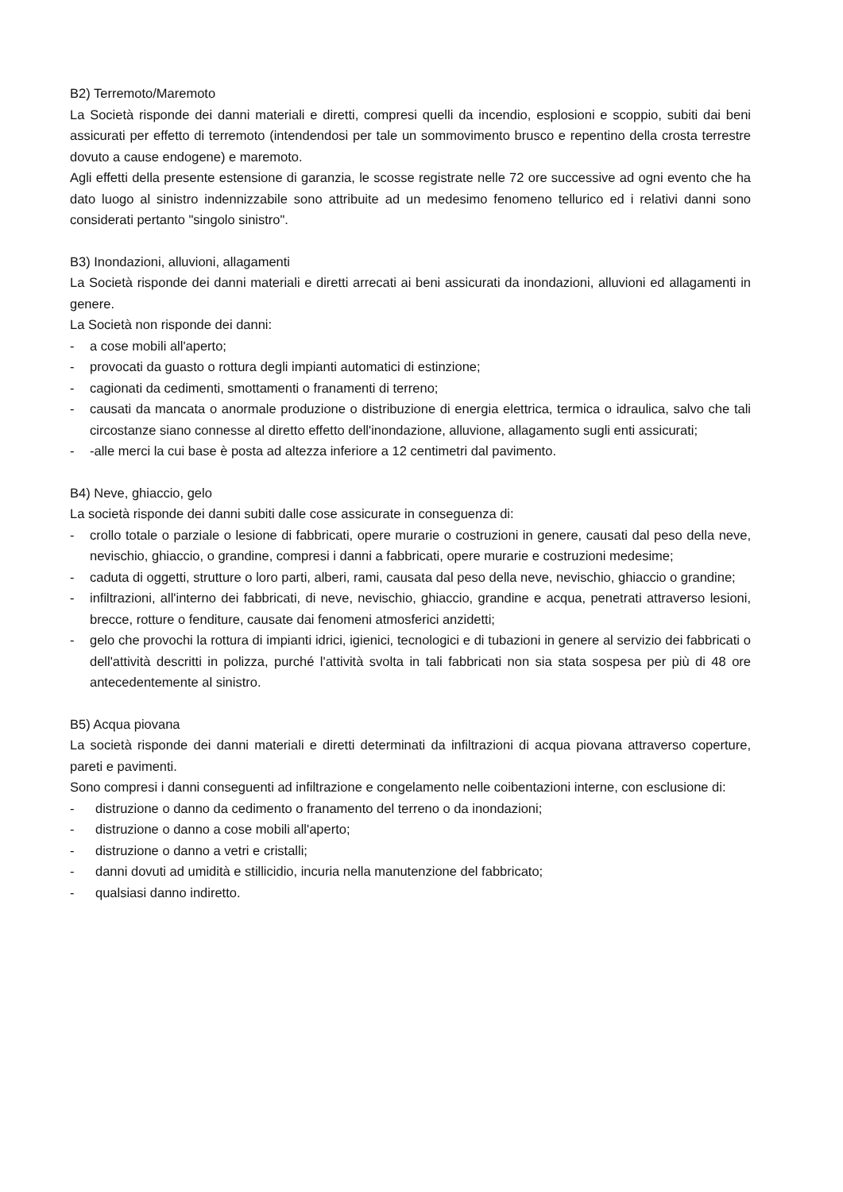B2) Terremoto/Maremoto
La Società risponde dei danni materiali e diretti, compresi quelli da incendio, esplosioni e scoppio, subiti dai beni assicurati per effetto di terremoto (intendendosi per tale un sommovimento brusco e repentino della crosta terrestre dovuto a cause endogene) e maremoto.
Agli effetti della presente estensione di garanzia, le scosse registrate nelle 72 ore successive ad ogni evento che ha dato luogo al sinistro indennizzabile sono attribuite ad un medesimo fenomeno tellurico ed i relativi danni sono considerati pertanto "singolo sinistro".
B3) Inondazioni, alluvioni, allagamenti
La Società risponde dei danni materiali e diretti arrecati ai beni assicurati da inondazioni, alluvioni ed allagamenti in genere.
La Società non risponde dei danni:
- a cose mobili all'aperto;
- provocati da guasto o rottura degli impianti automatici di estinzione;
- cagionati da cedimenti, smottamenti o franamenti di terreno;
- causati da mancata o anormale produzione o distribuzione di energia elettrica, termica o idraulica, salvo che tali circostanze siano connesse al diretto effetto dell'inondazione, alluvione, allagamento sugli enti assicurati;
- -alle merci la cui base è posta ad altezza inferiore a 12 centimetri dal pavimento.
B4) Neve, ghiaccio, gelo
La società risponde dei danni subiti dalle cose assicurate in conseguenza di:
- crollo totale o parziale o lesione di fabbricati, opere murarie o costruzioni in genere, causati dal peso della neve, nevischio, ghiaccio, o grandine, compresi i danni a fabbricati, opere murarie e costruzioni medesime;
- caduta di oggetti, strutture o loro parti, alberi, rami, causata dal peso della neve, nevischio, ghiaccio o grandine;
- infiltrazioni, all'interno dei fabbricati, di neve, nevischio, ghiaccio, grandine e acqua, penetrati attraverso lesioni, brecce, rotture o fenditure, causate dai fenomeni atmosferici anzidetti;
- gelo che provochi la rottura di impianti idrici, igienici, tecnologici e di tubazioni in genere al servizio dei fabbricati o dell'attività descritti in polizza, purché l'attività svolta in tali fabbricati non sia stata sospesa per più di 48 ore antecedentemente al sinistro.
B5) Acqua piovana
La società risponde dei danni materiali e diretti determinati da infiltrazioni di acqua piovana attraverso coperture, pareti e pavimenti.
Sono compresi i danni conseguenti ad infiltrazione e congelamento nelle coibentazioni interne, con esclusione di:
- distruzione o danno da cedimento o franamento del terreno o da inondazioni;
- distruzione o danno a cose mobili all'aperto;
- distruzione o danno a vetri e cristalli;
- danni dovuti ad umidità e stillicidio, incuria nella manutenzione del fabbricato;
- qualsiasi danno indiretto.